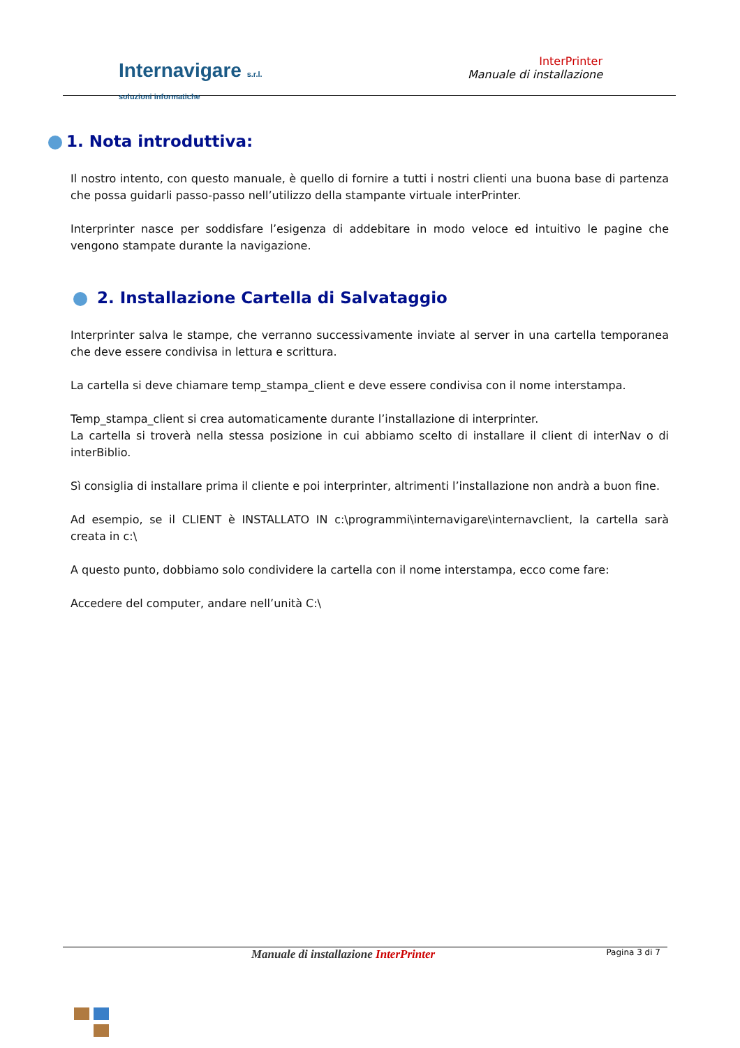Internavigare s.r.l.
soluzioni informatiche
InterPrinter
Manuale di installazione
1. Nota introduttiva:
Il nostro intento, con questo manuale, è quello di fornire a tutti i nostri clienti una buona base di partenza che possa guidarli passo-passo nell’utilizzo della stampante virtuale interPrinter.
Interprinter nasce per soddisfare l’esigenza di addebitare in modo veloce ed intuitivo le pagine che vengono stampate durante la navigazione.
2. Installazione Cartella di Salvataggio
Interprinter salva le stampe, che verranno successivamente inviate al server in una cartella temporanea che deve essere condivisa in lettura e scrittura.
La cartella si deve chiamare temp_stampa_client e deve essere condivisa con il nome interstampa.
Temp_stampa_client si crea automaticamente durante l’installazione di interprinter.
La cartella si troverà nella stessa posizione in cui abbiamo scelto di installare il client di interNav o di interBiblio.
Sì consiglia di installare prima il cliente e poi interprinter, altrimenti l’installazione non andrà a buon fine.
Ad esempio, se il CLIENT è INSTALLATO IN c:\programmi\internavigare\internavclient, la cartella sarà creata in c:\
A questo punto, dobbiamo solo condividere la cartella con il nome interstampa, ecco come fare:
Accedere del computer, andare nell’unità C:\
Manuale di installazione InterPrinter
Pagina 3 di 7